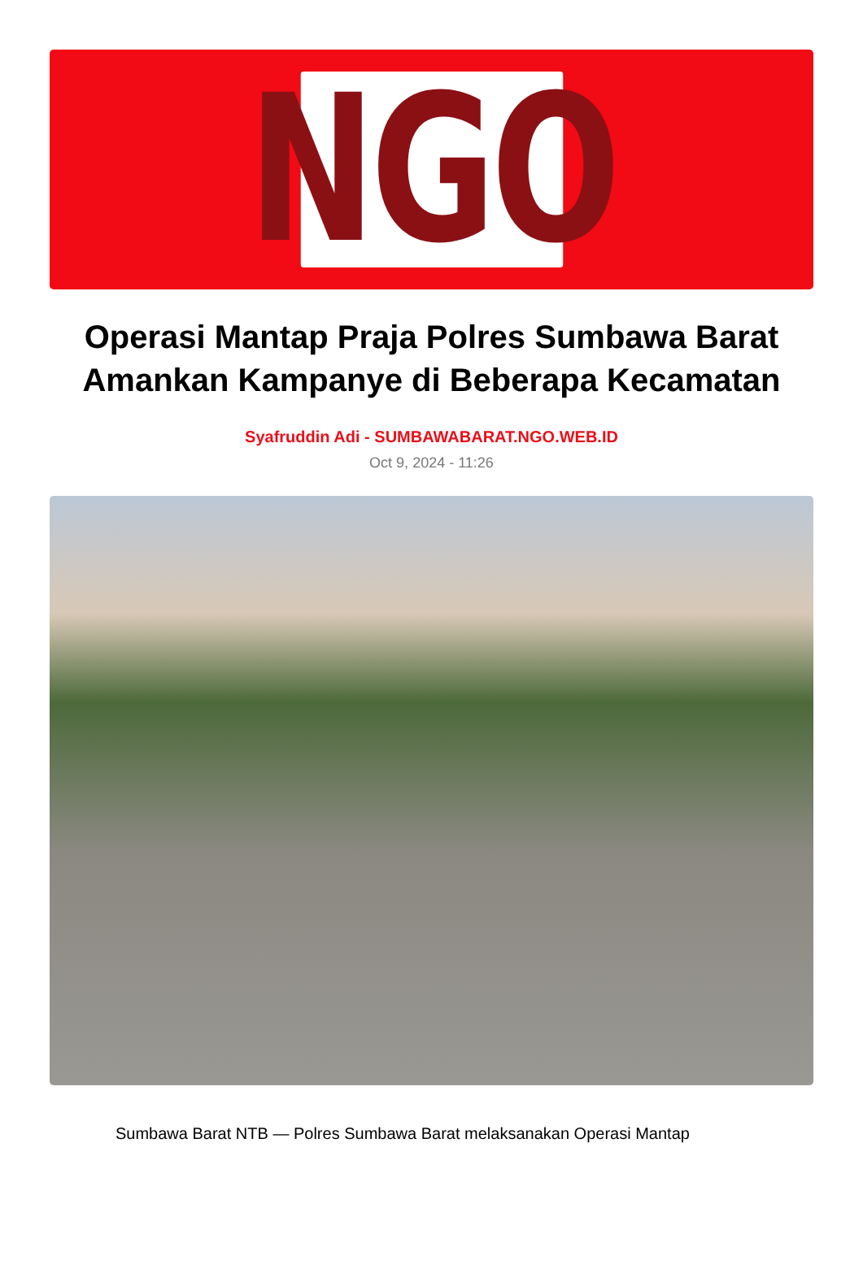NGO
Operasi Mantap Praja Polres Sumbawa Barat Amankan Kampanye di Beberapa Kecamatan
Syafruddin Adi - SUMBAWABARAT.NGO.WEB.ID
Oct 9, 2024 - 11:26
Sumbawa Barat NTB — Polres Sumbawa Barat melaksanakan Operasi Mantap